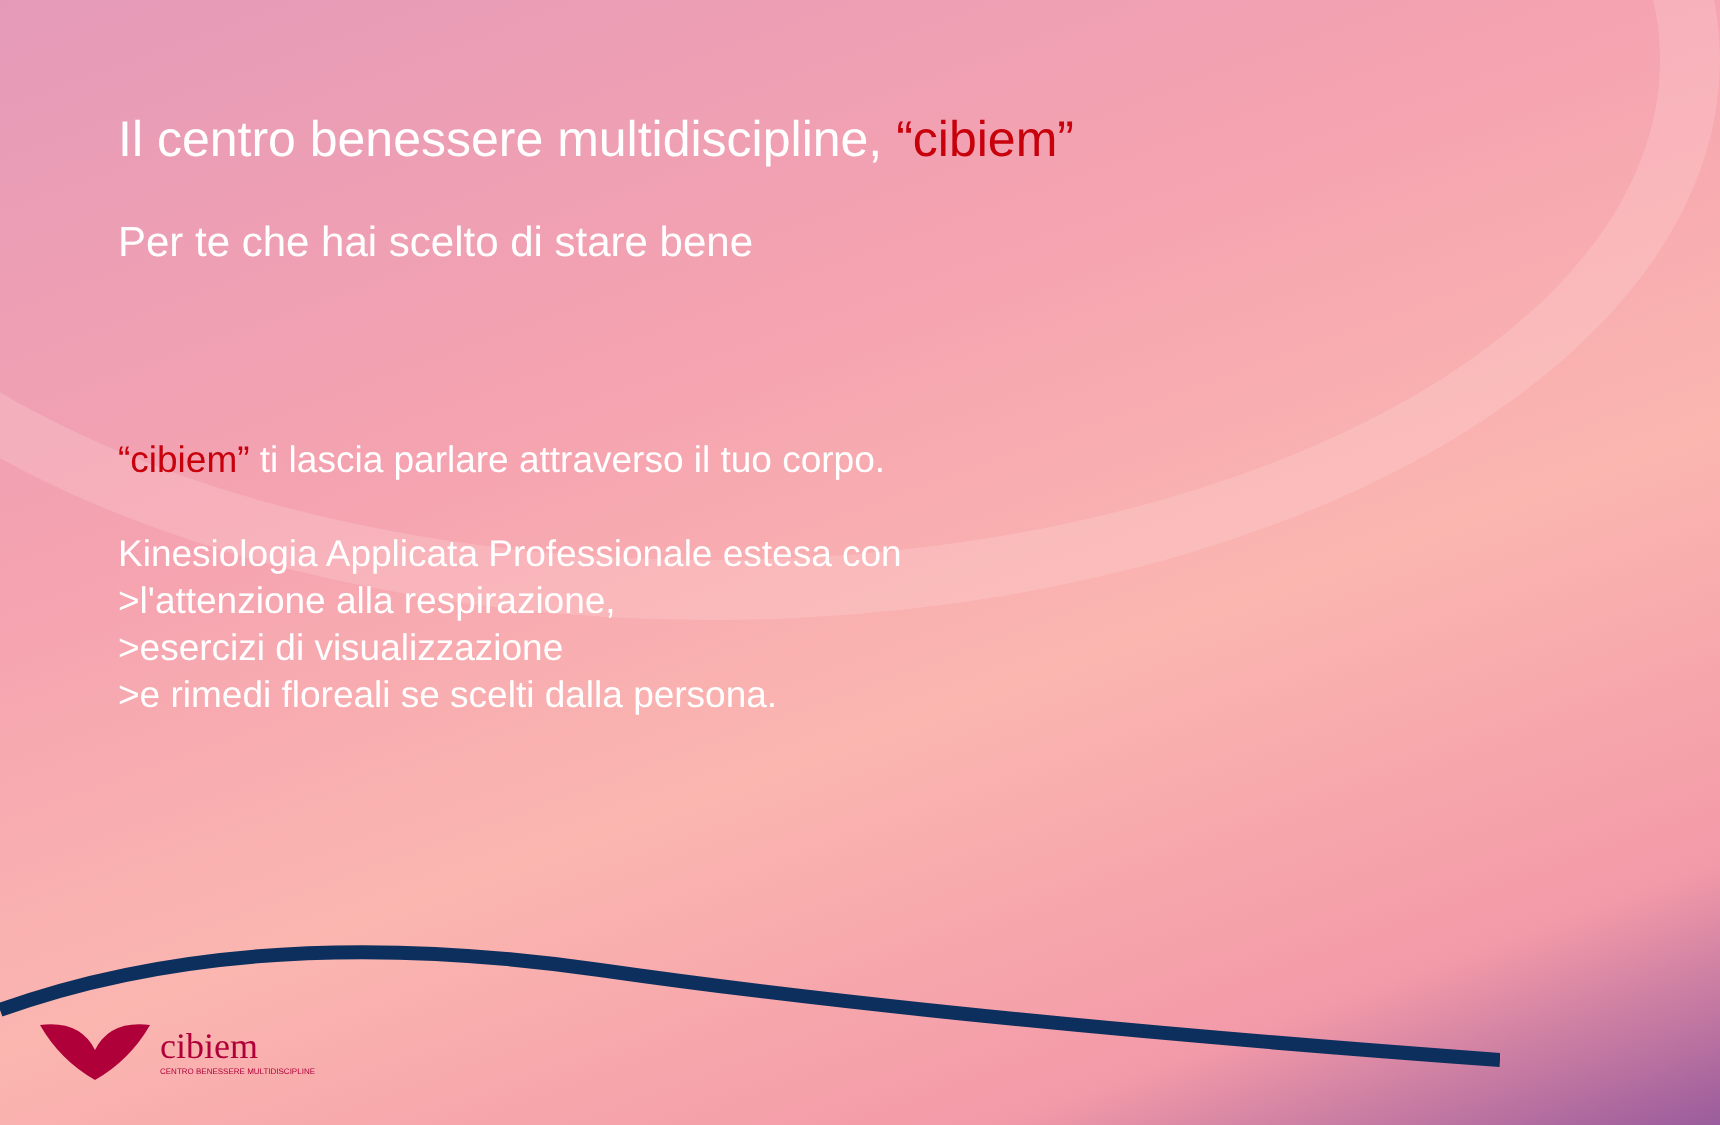Il centro benessere multidiscipline, “cibiem”
Per te che hai scelto di stare bene
“cibiem” ti lascia parlare attraverso il tuo corpo.
Kinesiologia Applicata Professionale estesa con
>l'attenzione alla respirazione,
>esercizi di visualizzazione
>e rimedi floreali se scelti dalla persona.
cibiem
CENTRO BENESSERE MULTIDISCIPLINE